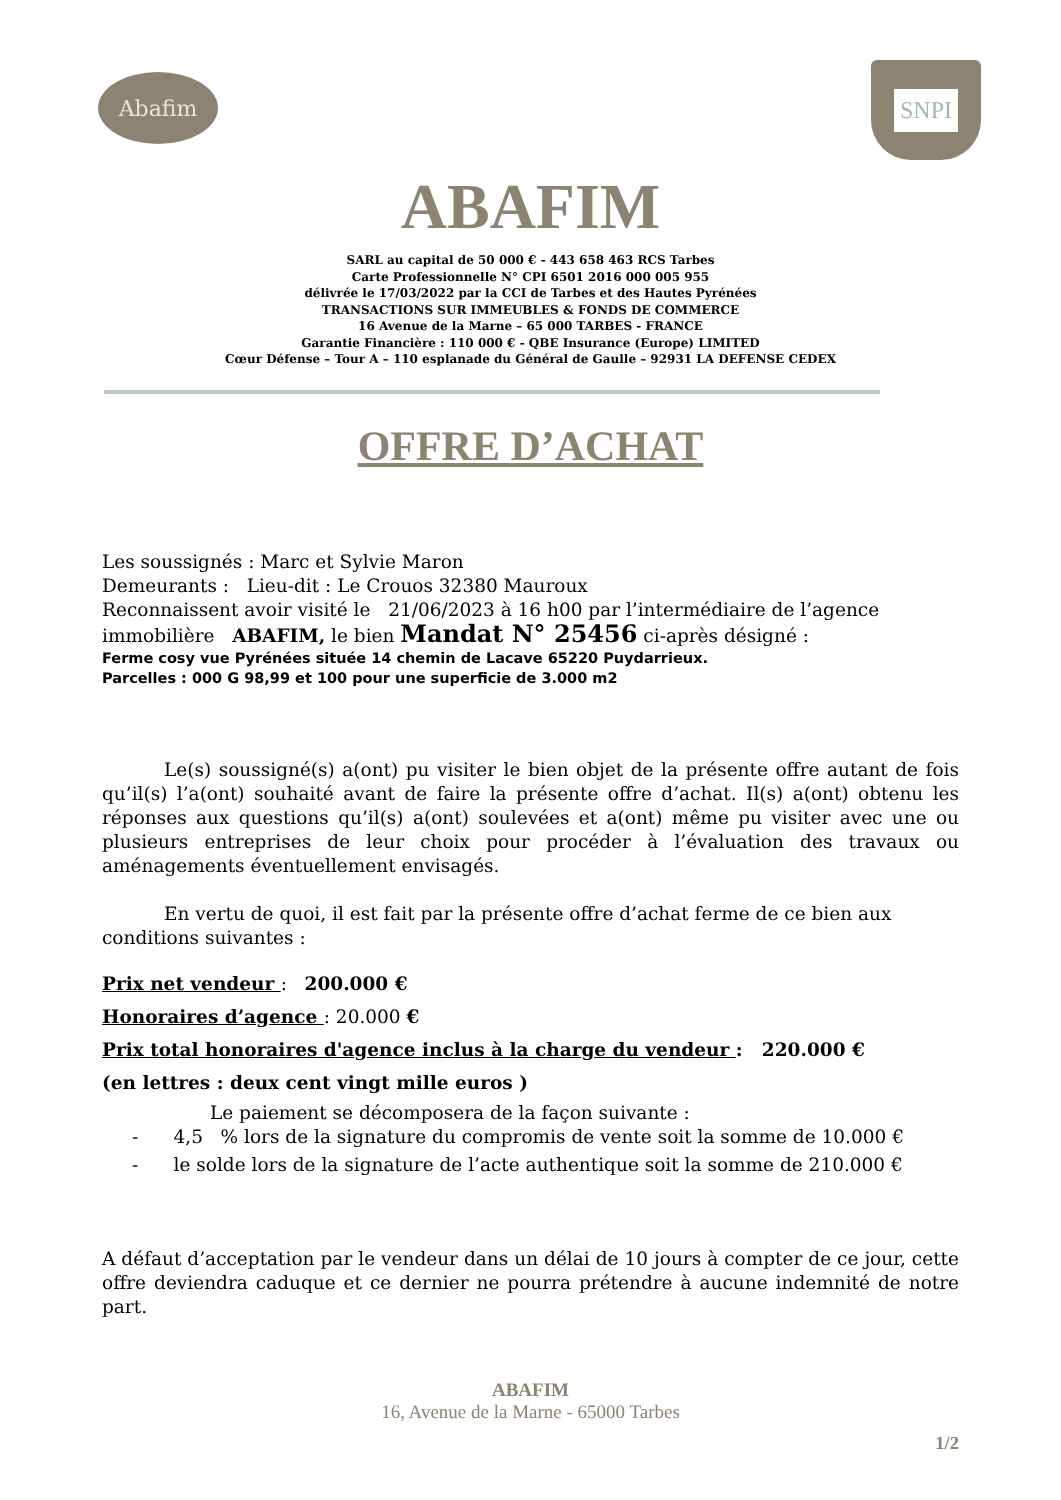Abafim
SNPI
ABAFIM
SARL au capital de 50 000 € - 443 658 463 RCS Tarbes
Carte Professionnelle N° CPI 6501 2016 000 005 955
délivrée le 17/03/2022 par la CCI de Tarbes et des Hautes Pyrénées
TRANSACTIONS SUR IMMEUBLES & FONDS DE COMMERCE
16 Avenue de la Marne – 65 000 TARBES - FRANCE
Garantie Financière : 110 000 € - QBE Insurance (Europe) LIMITED
Cœur Défense – Tour A – 110 esplanade du Général de Gaulle – 92931 LA DEFENSE CEDEX
OFFRE D’ACHAT
Les soussignés : Marc et Sylvie Maron
Demeurants : Lieu-dit : Le Crouos 32380 Mauroux
Reconnaissent avoir visité le 21/06/2023 à 16 h00 par l’intermédiaire de l’agence
immobilière ABAFIM, le bien Mandat N° 25456 ci-après désigné :
Ferme cosy vue Pyrénées située 14 chemin de Lacave 65220 Puydarrieux.
Parcelles : 000 G 98,99 et 100 pour une superficie de 3.000 m2
Le(s) soussigné(s) a(ont) pu visiter le bien objet de la présente offre autant de fois qu’il(s) l’a(ont) souhaité avant de faire la présente offre d’achat. Il(s) a(ont) obtenu les réponses aux questions qu’il(s) a(ont) soulevées et a(ont) même pu visiter avec une ou plusieurs entreprises de leur choix pour procéder à l’évaluation des travaux ou aménagements éventuellement envisagés.
En vertu de quoi, il est fait par la présente offre d’achat ferme de ce bien aux conditions suivantes :
Prix net vendeur : 200.000 €
Honoraires d’agence : 20.000 €
Prix total honoraires d'agence inclus à la charge du vendeur : 220.000 €
(en lettres : deux cent vingt mille euros )
Le paiement se décomposera de la façon suivante :
- 4,5 % lors de la signature du compromis de vente soit la somme de 10.000 €
- le solde lors de la signature de l’acte authentique soit la somme de 210.000 €
A défaut d’acceptation par le vendeur dans un délai de 10 jours à compter de ce jour, cette offre deviendra caduque et ce dernier ne pourra prétendre à aucune indemnité de notre part.
ABAFIM
16, Avenue de la Marne - 65000 Tarbes
1/2